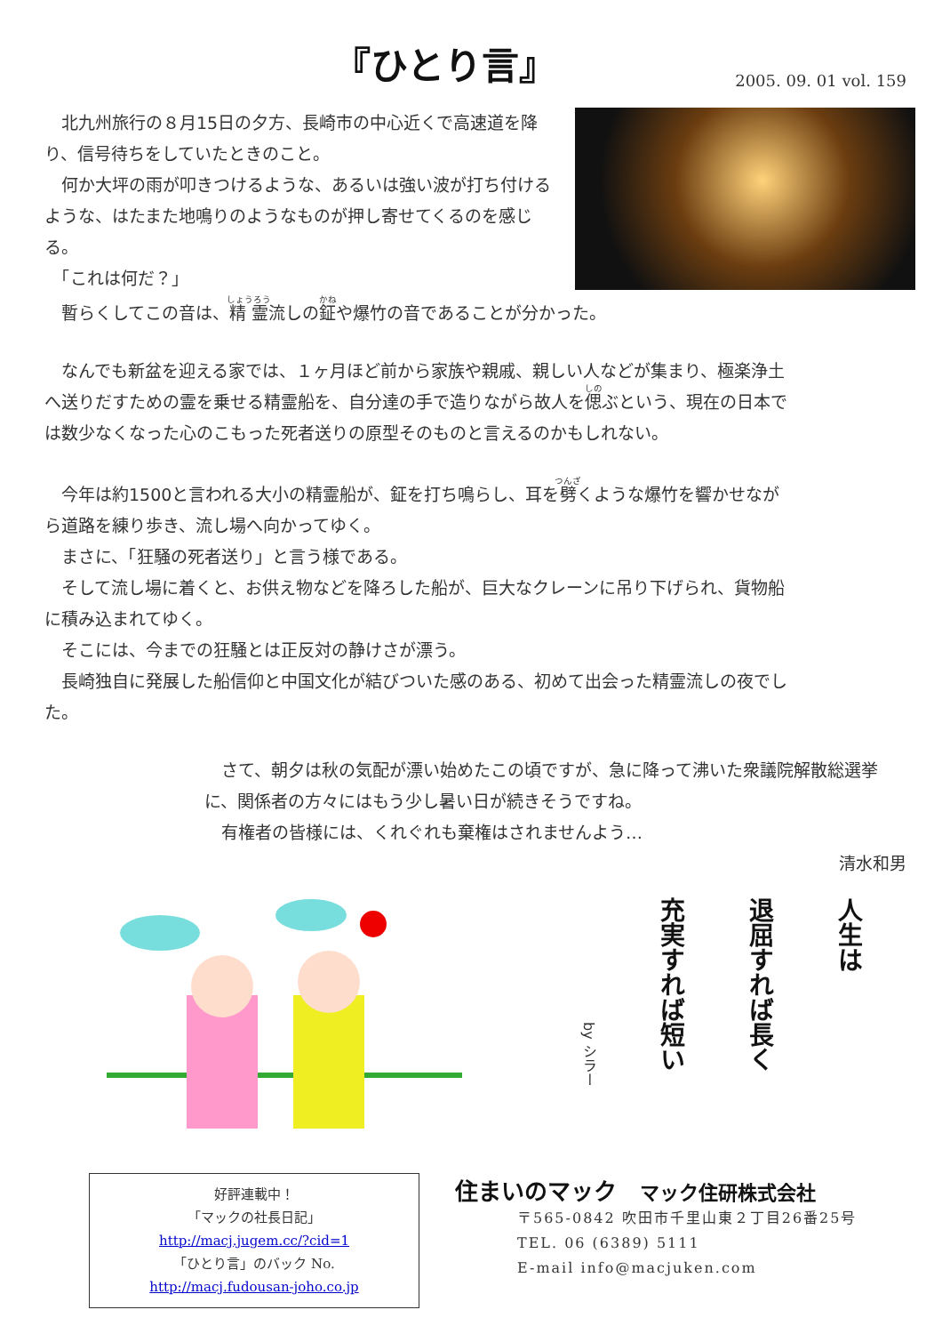『ひとり言』
2005. 09. 01 vol. 159
　北九州旅行の８月15日の夕方、長崎市の中心近くで高速道を降り、信号待ちをしていたときのこと。
　何か大坪の雨が叩きつけるような、あるいは強い波が打ち付けるような、はたまた地鳴りのようなものが押し寄せてくるのを感じる。
　「これは何だ？」
　暫らくしてこの音は、精霊流しの鉦や爆竹の音であることが分かった。
　なんでも新盆を迎える家では、１ヶ月ほど前から家族や親戚、親しい人などが集まり、極楽浄土へ送りだすための霊を乗せる精霊船を、自分達の手で造りながら故人を偲ぶという、現在の日本では数少なくなった心のこもった死者送りの原型そのものと言えるのかもしれない。
　今年は約1500と言われる大小の精霊船が、鉦を打ち鳴らし、耳を劈くような爆竹を響かせながら道路を練り歩き、流し場へ向かってゆく。
　まさに、「狂騒の死者送り」と言う様である。
　そして流し場に着くと、お供え物などを降ろした船が、巨大なクレーンに吊り下げられ、貨物船に積み込まれてゆく。
　そこには、今までの狂騒とは正反対の静けさが漂う。
　長崎独自に発展した船信仰と中国文化が結びついた感のある、初めて出会った精霊流しの夜でした。
　さて、朝夕は秋の気配が漂い始めたこの頃ですが、急に降って沸いた衆議院解散総選挙に、関係者の方々にはもう少し暑い日が続きそうですね。
　有権者の皆様には、くれぐれも棄権はされませんよう…
清水和男
人生は
退屈すれば長く
充実すれば短い
by シラー
好評連載中！
「マックの社長日記」
http://macj.jugem.cc/?cid=1
「ひとり言」のバック No.
http://macj.fudousan-joho.co.jp
住まいのマック　マック住研株式会社
〒565-0842 吹田市千里山東２丁目26番25号
TEL. 06 (6389) 5111
E-mail info@macjuken.com